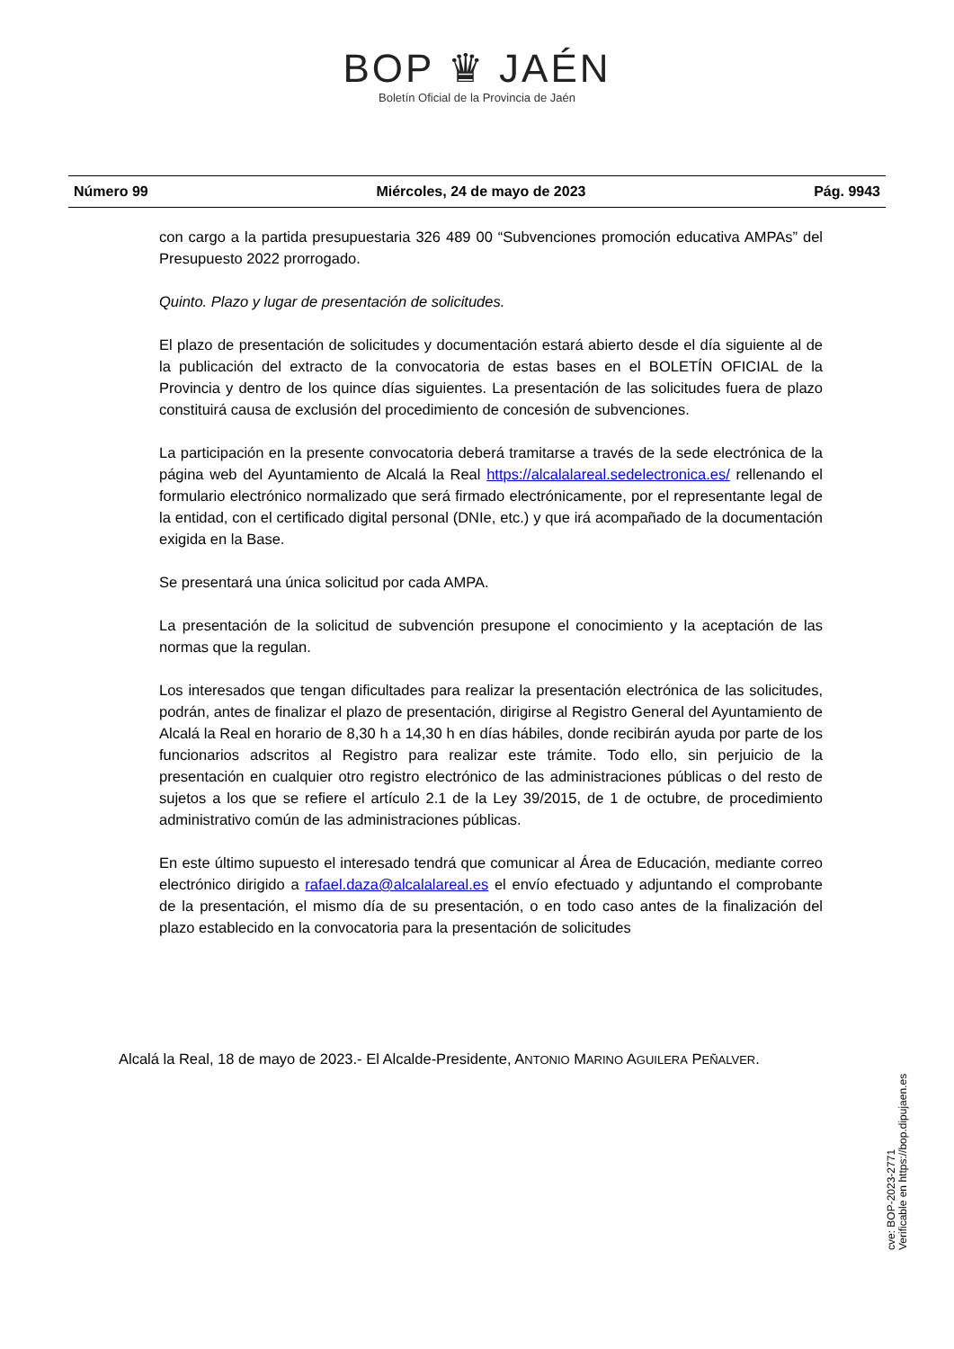BOP ♛ JAÉN
Boletín Oficial de la Provincia de Jaén
Número 99 Miércoles, 24 de mayo de 2023 Pág. 9943
con cargo a la partida presupuestaria 326 489 00 “Subvenciones promoción educativa AMPAs” del Presupuesto 2022 prorrogado.
Quinto. Plazo y lugar de presentación de solicitudes.
El plazo de presentación de solicitudes y documentación estará abierto desde el día siguiente al de la publicación del extracto de la convocatoria de estas bases en el BOLETÍN OFICIAL de la Provincia y dentro de los quince días siguientes. La presentación de las solicitudes fuera de plazo constituirá causa de exclusión del procedimiento de concesión de subvenciones.
La participación en la presente convocatoria deberá tramitarse a través de la sede electrónica de la página web del Ayuntamiento de Alcalá la Real https://alcalalareal.sedelectronica.es/ rellenando el formulario electrónico normalizado que será firmado electrónicamente, por el representante legal de la entidad, con el certificado digital personal (DNIe, etc.) y que irá acompañado de la documentación exigida en la Base.
Se presentará una única solicitud por cada AMPA.
La presentación de la solicitud de subvención presupone el conocimiento y la aceptación de las normas que la regulan.
Los interesados que tengan dificultades para realizar la presentación electrónica de las solicitudes, podrán, antes de finalizar el plazo de presentación, dirigirse al Registro General del Ayuntamiento de Alcalá la Real en horario de 8,30 h a 14,30 h en días hábiles, donde recibirán ayuda por parte de los funcionarios adscritos al Registro para realizar este trámite. Todo ello, sin perjuicio de la presentación en cualquier otro registro electrónico de las administraciones públicas o del resto de sujetos a los que se refiere el artículo 2.1 de la Ley 39/2015, de 1 de octubre, de procedimiento administrativo común de las administraciones públicas.
En este último supuesto el interesado tendrá que comunicar al Área de Educación, mediante correo electrónico dirigido a rafael.daza@alcalalareal.es el envío efectuado y adjuntando el comprobante de la presentación, el mismo día de su presentación, o en todo caso antes de la finalización del plazo establecido en la convocatoria para la presentación de solicitudes
Alcalá la Real, 18 de mayo de 2023.- El Alcalde-Presidente, ANTONIO MARINO AGUILERA PEÑALVER.
cve: BOP-2023-2771
Verificable en https://bop.dipujaen.es